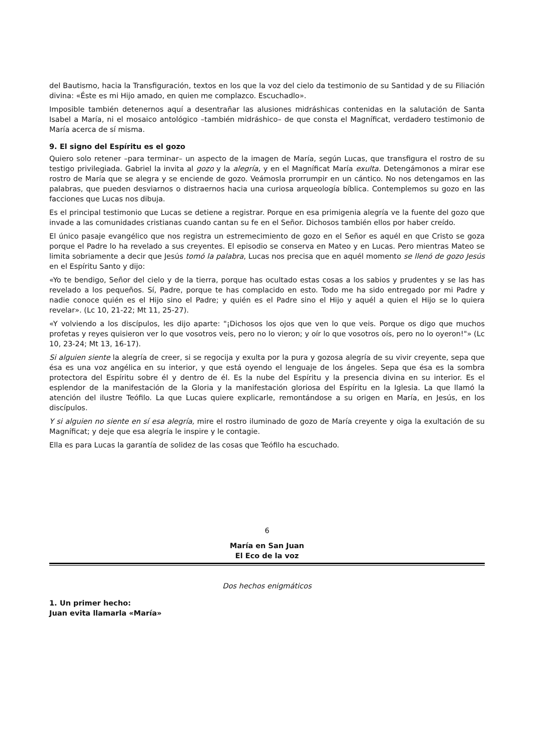del Bautismo, hacia la Transfiguración, textos en los que la voz del cielo da testimonio de su Santidad y de su Filiación divina: «Éste es mi Hijo amado, en quien me complazco. Escuchadlo».
Imposible también detenernos aquí a desentrañar las alusiones midráshicas contenidas en la salutación de Santa Isabel a María, ni el mosaico antológico –también midráshico– de que consta el Magníficat, verdadero testimonio de María acerca de sí misma.
9. El signo del Espíritu es el gozo
Quiero solo retener –para terminar– un aspecto de la imagen de María, según Lucas, que transfigura el rostro de su testigo privilegiada. Gabriel la invita al gozo y la alegría, y en el Magníficat María exulta. Detengámonos a mirar ese rostro de María que se alegra y se enciende de gozo. Veámosla prorrumpir en un cántico. No nos detengamos en las palabras, que pueden desviarnos o distraernos hacia una curiosa arqueología bíblica. Contemplemos su gozo en las facciones que Lucas nos dibuja.
Es el principal testimonio que Lucas se detiene a registrar. Porque en esa primigenia alegría ve la fuente del gozo que invade a las comunidades cristianas cuando cantan su fe en el Señor. Dichosos también ellos por haber creído.
El único pasaje evangélico que nos registra un estremecimiento de gozo en el Señor es aquél en que Cristo se goza porque el Padre lo ha revelado a sus creyentes. El episodio se conserva en Mateo y en Lucas. Pero mientras Mateo se limita sobriamente a decir que Jesús tomó la palabra, Lucas nos precisa que en aquél momento se llenó de gozo Jesús en el Espíritu Santo y dijo:
«Yo te bendigo, Señor del cielo y de la tierra, porque has ocultado estas cosas a los sabios y prudentes y se las has revelado a los pequeños. Sí, Padre, porque te has complacido en esto. Todo me ha sido entregado por mi Padre y nadie conoce quién es el Hijo sino el Padre; y quién es el Padre sino el Hijo y aquél a quien el Hijo se lo quiera revelar». (Lc 10, 21-22; Mt 11, 25-27).
«Y volviendo a los discípulos, les dijo aparte: "¡Dichosos los ojos que ven lo que veis. Porque os digo que muchos profetas y reyes quisieron ver lo que vosotros veis, pero no lo vieron; y oír lo que vosotros oís, pero no lo oyeron!"» (Lc 10, 23-24; Mt 13, 16-17).
Si alguien siente la alegría de creer, si se regocija y exulta por la pura y gozosa alegría de su vivir creyente, sepa que ésa es una voz angélica en su interior, y que está oyendo el lenguaje de los ángeles. Sepa que ésa es la sombra protectora del Espíritu sobre él y dentro de él. Es la nube del Espíritu y la presencia divina en su interior. Es el esplendor de la manifestación de la Gloria y la manifestación gloriosa del Espíritu en la Iglesia. La que llamó la atención del ilustre Teófilo. La que Lucas quiere explicarle, remontándose a su origen en María, en Jesús, en los discípulos.
Y si alguien no siente en sí esa alegría, mire el rostro iluminado de gozo de María creyente y oiga la exultación de su Magníficat; y deje que esa alegría le inspire y le contagie.
Ella es para Lucas la garantía de solidez de las cosas que Teófilo ha escuchado.
6
María en San Juan
El Eco de la voz
Dos hechos enigmáticos
1. Un primer hecho:
Juan evita llamarla «María»